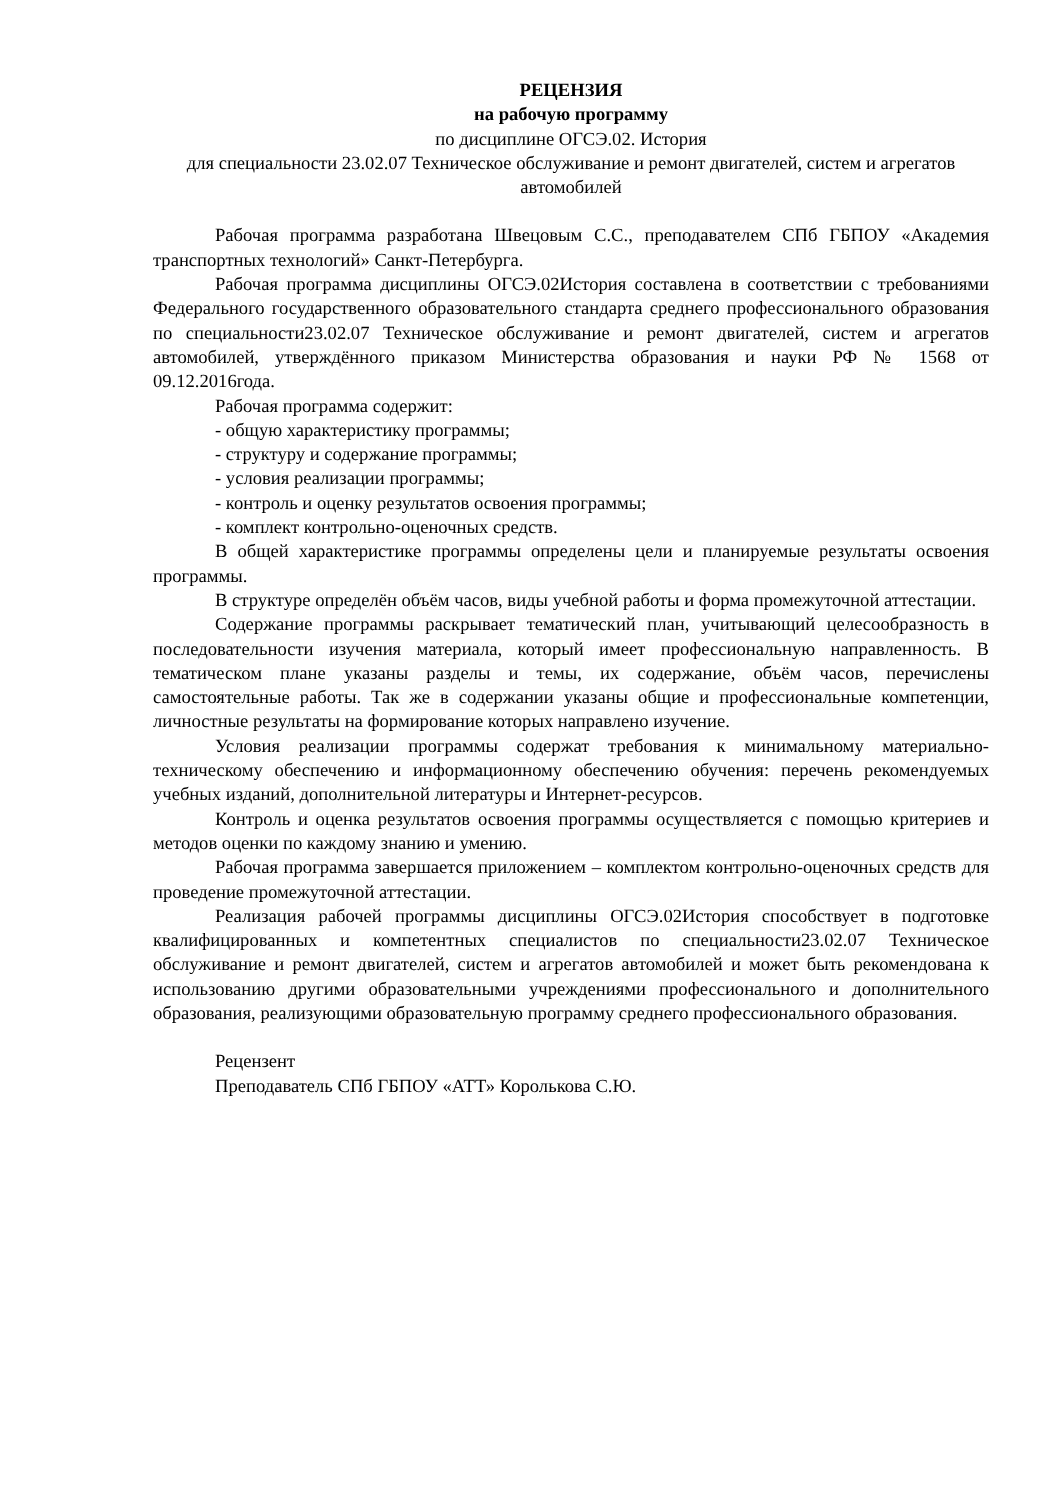РЕЦЕНЗИЯ
на рабочую программу
по дисциплине ОГСЭ.02. История
для специальности 23.02.07 Техническое обслуживание и ремонт двигателей, систем и агрегатов автомобилей
Рабочая программа разработана Швецовым С.С., преподавателем СПб ГБПОУ «Академия транспортных технологий» Санкт-Петербурга.
Рабочая программа дисциплины ОГСЭ.02История составлена в соответствии с требованиями Федерального государственного образовательного стандарта среднего профессионального образования по специальности23.02.07 Техническое обслуживание и ремонт двигателей, систем и агрегатов автомобилей, утверждённого приказом Министерства образования и науки РФ № 1568 от 09.12.2016года.
Рабочая программа содержит:
- общую характеристику программы;
- структуру и содержание программы;
- условия реализации программы;
- контроль и оценку результатов освоения программы;
- комплект контрольно-оценочных средств.
В общей характеристике программы определены цели и планируемые результаты освоения программы.
В структуре определён объём часов, виды учебной работы и форма промежуточной аттестации.
Содержание программы раскрывает тематический план, учитывающий целесообразность в последовательности изучения материала, который имеет профессиональную направленность. В тематическом плане указаны разделы и темы, их содержание, объём часов, перечислены самостоятельные работы. Так же в содержании указаны общие и профессиональные компетенции, личностные результаты на формирование которых направлено изучение.
Условия реализации программы содержат требования к минимальному материально-техническому обеспечению и информационному обеспечению обучения: перечень рекомендуемых учебных изданий, дополнительной литературы и Интернет-ресурсов.
Контроль и оценка результатов освоения программы осуществляется с помощью критериев и методов оценки по каждому знанию и умению.
Рабочая программа завершается приложением – комплектом контрольно-оценочных средств для проведение промежуточной аттестации.
Реализация рабочей программы дисциплины ОГСЭ.02История способствует в подготовке квалифицированных и компетентных специалистов по специальности23.02.07 Техническое обслуживание и ремонт двигателей, систем и агрегатов автомобилей и может быть рекомендована к использованию другими образовательными учреждениями профессионального и дополнительного образования, реализующими образовательную программу среднего профессионального образования.
Рецензент
Преподаватель СПб ГБПОУ «АТТ» Королькова С.Ю.